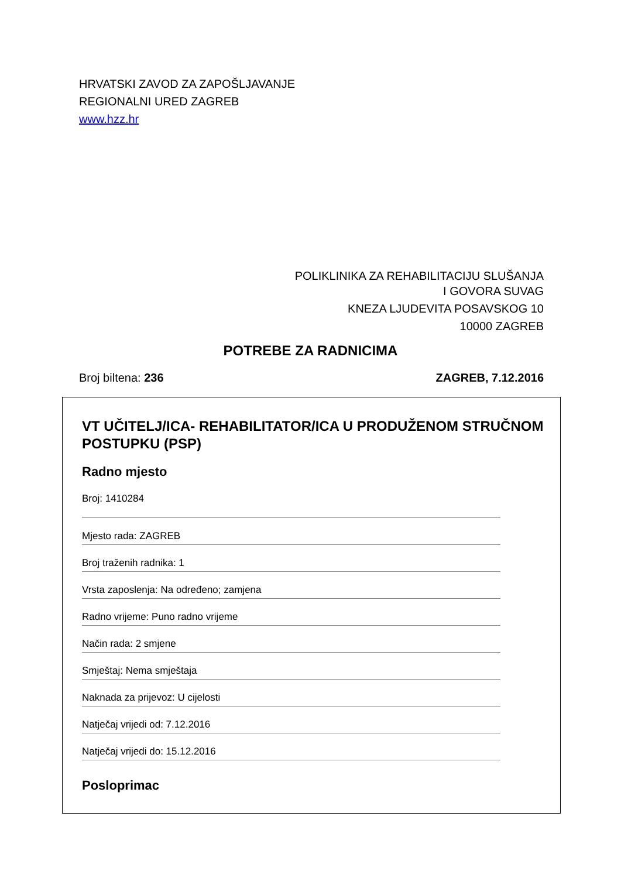HRVATSKI ZAVOD ZA ZAPOŠLJAVANJE
REGIONALNI URED ZAGREB
www.hzz.hr
POLIKLINIKA ZA REHABILITACIJU SLUŠANJA
I GOVORA SUVAG
KNEZA LJUDEVITA POSAVSKOG 10
10000 ZAGREB
POTREBE ZA RADNICIMA
Broj biltena: 236 ZAGREB, 7.12.2016
VT UČITELJ/ICA- REHABILITATOR/ICA U PRODUŽENOM STRUČNOM POSTUPKU (PSP)
Radno mjesto
Broj: 1410284
Mjesto rada: ZAGREB
Broj traženih radnika: 1
Vrsta zaposlenja: Na određeno; zamjena
Radno vrijeme: Puno radno vrijeme
Način rada: 2 smjene
Smještaj: Nema smještaja
Naknada za prijevoz: U cijelosti
Natječaj vrijedi od: 7.12.2016
Natječaj vrijedi do: 15.12.2016
Posloprimac